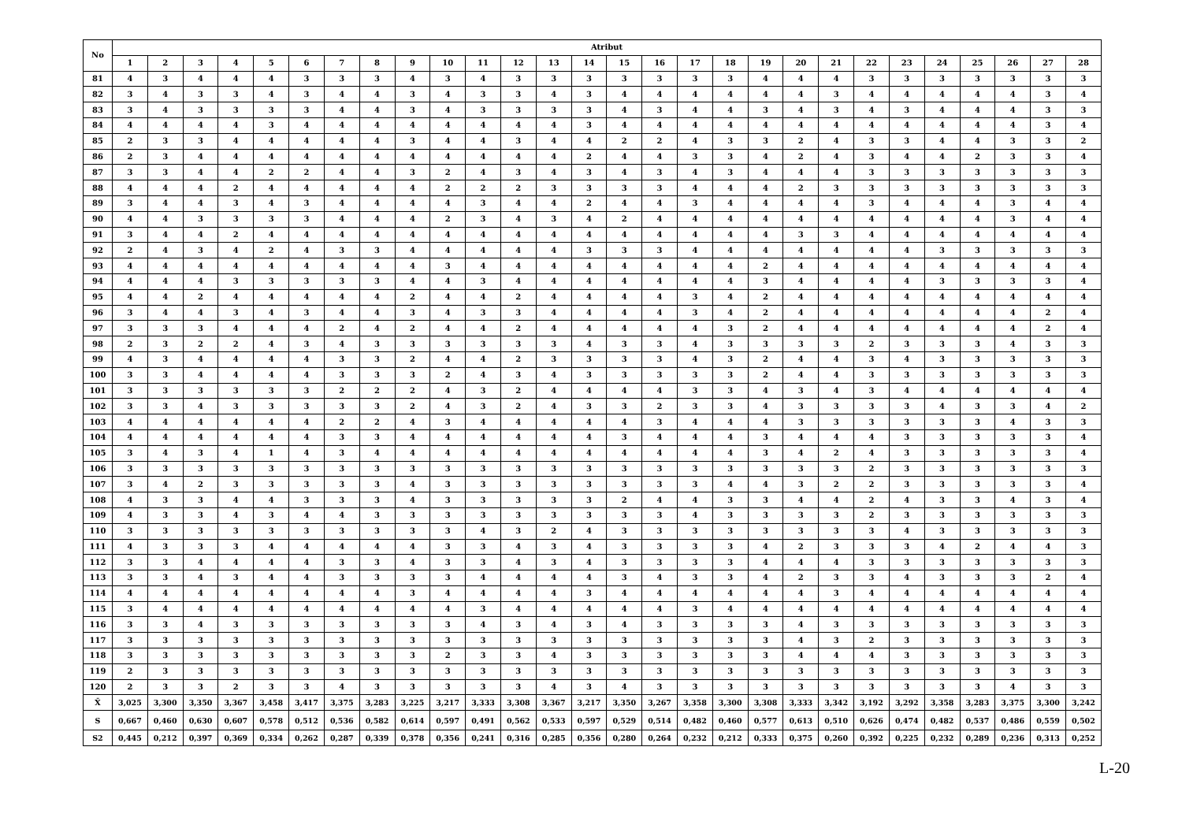| No | Atribut | | | | | | | | | | | | | | | | | | | | | | | | | | | |
| --- | --- | --- | --- | --- | --- | --- | --- | --- | --- | --- | --- | --- | --- | --- | --- | --- | --- | --- | --- | --- | --- | --- | --- | --- | --- | --- | --- | --- |
| | 1 | 2 | 3 | 4 | 5 | 6 | 7 | 8 | 9 | 10 | 11 | 12 | 13 | 14 | 15 | 16 | 17 | 18 | 19 | 20 | 21 | 22 | 23 | 24 | 25 | 26 | 27 | 28 |
| 81 | 4 | 3 | 4 | 4 | 4 | 3 | 3 | 3 | 4 | 3 | 4 | 3 | 3 | 3 | 3 | 3 | 3 | 3 | 4 | 4 | 4 | 3 | 3 | 3 | 3 | 3 | 3 | 3 |
| 82 | 3 | 4 | 3 | 3 | 4 | 3 | 4 | 4 | 3 | 4 | 3 | 3 | 4 | 3 | 4 | 4 | 4 | 4 | 4 | 4 | 3 | 4 | 4 | 4 | 4 | 4 | 3 | 4 |
| 83 | 3 | 4 | 3 | 3 | 3 | 3 | 4 | 4 | 3 | 4 | 3 | 3 | 3 | 3 | 4 | 3 | 4 | 4 | 3 | 4 | 3 | 4 | 3 | 4 | 4 | 4 | 3 | 3 |
| 84 | 4 | 4 | 4 | 4 | 3 | 4 | 4 | 4 | 4 | 4 | 4 | 4 | 4 | 3 | 4 | 4 | 4 | 4 | 4 | 4 | 4 | 4 | 4 | 4 | 4 | 4 | 3 | 4 |
| 85 | 2 | 3 | 3 | 4 | 4 | 4 | 4 | 4 | 3 | 4 | 4 | 3 | 4 | 4 | 2 | 2 | 4 | 3 | 3 | 2 | 4 | 3 | 3 | 4 | 4 | 3 | 3 | 2 |
| 86 | 2 | 3 | 4 | 4 | 4 | 4 | 4 | 4 | 4 | 4 | 4 | 4 | 4 | 2 | 4 | 4 | 3 | 3 | 4 | 2 | 4 | 3 | 4 | 4 | 2 | 3 | 3 | 4 |
| 87 | 3 | 3 | 4 | 4 | 2 | 2 | 4 | 4 | 3 | 2 | 4 | 3 | 4 | 3 | 4 | 3 | 4 | 3 | 4 | 4 | 4 | 3 | 3 | 3 | 3 | 3 | 3 | 3 |
| 88 | 4 | 4 | 4 | 2 | 4 | 4 | 4 | 4 | 4 | 2 | 2 | 2 | 3 | 3 | 3 | 3 | 4 | 4 | 4 | 2 | 3 | 3 | 3 | 3 | 3 | 3 | 3 | 3 |
| 89 | 3 | 4 | 4 | 3 | 4 | 3 | 4 | 4 | 4 | 4 | 3 | 4 | 4 | 2 | 4 | 4 | 3 | 4 | 4 | 4 | 4 | 3 | 4 | 4 | 4 | 3 | 4 | 4 |
| 90 | 4 | 4 | 3 | 3 | 3 | 3 | 4 | 4 | 4 | 2 | 3 | 4 | 3 | 4 | 2 | 4 | 4 | 4 | 4 | 4 | 4 | 4 | 4 | 4 | 4 | 3 | 4 | 4 |
| 91 | 3 | 4 | 4 | 2 | 4 | 4 | 4 | 4 | 4 | 4 | 4 | 4 | 4 | 4 | 4 | 4 | 4 | 4 | 4 | 3 | 3 | 4 | 4 | 4 | 4 | 4 | 4 | 4 |
| 92 | 2 | 4 | 3 | 4 | 2 | 4 | 3 | 3 | 4 | 4 | 4 | 4 | 4 | 3 | 3 | 3 | 4 | 4 | 4 | 4 | 4 | 4 | 4 | 3 | 3 | 3 | 3 | 3 |
| 93 | 4 | 4 | 4 | 4 | 4 | 4 | 4 | 4 | 4 | 3 | 4 | 4 | 4 | 4 | 4 | 4 | 4 | 4 | 2 | 4 | 4 | 4 | 4 | 4 | 4 | 4 | 4 | 4 |
| 94 | 4 | 4 | 4 | 3 | 3 | 3 | 3 | 3 | 4 | 4 | 3 | 4 | 4 | 4 | 4 | 4 | 4 | 4 | 3 | 4 | 4 | 4 | 4 | 3 | 3 | 3 | 3 | 4 |
| 95 | 4 | 4 | 2 | 4 | 4 | 4 | 4 | 4 | 2 | 4 | 4 | 2 | 4 | 4 | 4 | 4 | 3 | 4 | 2 | 4 | 4 | 4 | 4 | 4 | 4 | 4 | 4 | 4 |
| 96 | 3 | 4 | 4 | 3 | 4 | 3 | 4 | 4 | 3 | 4 | 3 | 3 | 4 | 4 | 4 | 4 | 3 | 4 | 2 | 4 | 4 | 4 | 4 | 4 | 4 | 4 | 2 | 4 |
| 97 | 3 | 3 | 3 | 4 | 4 | 4 | 2 | 4 | 2 | 4 | 4 | 2 | 4 | 4 | 4 | 4 | 4 | 3 | 2 | 4 | 4 | 4 | 4 | 4 | 4 | 4 | 2 | 4 |
| 98 | 2 | 3 | 2 | 2 | 4 | 3 | 4 | 3 | 3 | 3 | 3 | 3 | 3 | 4 | 3 | 3 | 4 | 3 | 3 | 3 | 3 | 2 | 3 | 3 | 3 | 4 | 3 | 3 |
| 99 | 4 | 3 | 4 | 4 | 4 | 4 | 3 | 3 | 2 | 4 | 4 | 2 | 3 | 3 | 3 | 3 | 4 | 3 | 2 | 4 | 4 | 3 | 4 | 3 | 3 | 3 | 3 | 3 |
| 100 | 3 | 3 | 4 | 4 | 4 | 4 | 3 | 3 | 3 | 2 | 4 | 3 | 4 | 3 | 3 | 3 | 3 | 3 | 2 | 4 | 4 | 3 | 3 | 3 | 3 | 3 | 3 | 3 |
| 101 | 3 | 3 | 3 | 3 | 3 | 3 | 2 | 2 | 2 | 4 | 3 | 2 | 4 | 4 | 4 | 4 | 3 | 3 | 4 | 3 | 4 | 3 | 4 | 4 | 4 | 4 | 4 | 4 |
| 102 | 3 | 3 | 4 | 3 | 3 | 3 | 3 | 3 | 2 | 4 | 3 | 2 | 4 | 3 | 3 | 2 | 3 | 3 | 4 | 3 | 3 | 3 | 3 | 4 | 3 | 3 | 4 | 2 |
| 103 | 4 | 4 | 4 | 4 | 4 | 4 | 2 | 2 | 4 | 3 | 4 | 4 | 4 | 4 | 4 | 3 | 4 | 4 | 4 | 3 | 3 | 3 | 3 | 3 | 3 | 4 | 3 | 3 |
| 104 | 4 | 4 | 4 | 4 | 4 | 4 | 3 | 3 | 4 | 4 | 4 | 4 | 4 | 4 | 3 | 4 | 4 | 4 | 3 | 4 | 4 | 4 | 3 | 3 | 3 | 3 | 3 | 4 |
| 105 | 3 | 4 | 3 | 4 | 1 | 4 | 3 | 4 | 4 | 4 | 4 | 4 | 4 | 4 | 4 | 4 | 4 | 4 | 3 | 4 | 2 | 4 | 3 | 3 | 3 | 3 | 3 | 4 |
| 106 | 3 | 3 | 3 | 3 | 3 | 3 | 3 | 3 | 3 | 3 | 3 | 3 | 3 | 3 | 3 | 3 | 3 | 3 | 3 | 3 | 3 | 2 | 3 | 3 | 3 | 3 | 3 | 3 |
| 107 | 3 | 4 | 2 | 3 | 3 | 3 | 3 | 3 | 4 | 3 | 3 | 3 | 3 | 3 | 3 | 3 | 3 | 4 | 4 | 3 | 2 | 2 | 3 | 3 | 3 | 3 | 3 | 4 |
| 108 | 4 | 3 | 3 | 4 | 4 | 3 | 3 | 3 | 4 | 3 | 3 | 3 | 3 | 3 | 2 | 4 | 4 | 3 | 3 | 4 | 4 | 2 | 4 | 3 | 3 | 4 | 3 | 4 |
| 109 | 4 | 3 | 3 | 4 | 3 | 4 | 4 | 3 | 3 | 3 | 3 | 3 | 3 | 3 | 3 | 3 | 4 | 3 | 3 | 3 | 3 | 2 | 3 | 3 | 3 | 3 | 3 | 3 |
| 110 | 3 | 3 | 3 | 3 | 3 | 3 | 3 | 3 | 3 | 3 | 4 | 3 | 2 | 4 | 3 | 3 | 3 | 3 | 3 | 3 | 3 | 3 | 4 | 3 | 3 | 3 | 3 | 3 |
| 111 | 4 | 3 | 3 | 3 | 4 | 4 | 4 | 4 | 4 | 3 | 3 | 4 | 3 | 4 | 3 | 3 | 3 | 3 | 4 | 2 | 3 | 3 | 3 | 4 | 2 | 4 | 4 | 3 |
| 112 | 3 | 3 | 4 | 4 | 4 | 4 | 3 | 3 | 4 | 3 | 3 | 4 | 3 | 4 | 3 | 3 | 3 | 3 | 4 | 4 | 4 | 3 | 3 | 3 | 3 | 3 | 3 | 3 |
| 113 | 3 | 3 | 4 | 3 | 4 | 4 | 3 | 3 | 3 | 3 | 4 | 4 | 4 | 4 | 3 | 4 | 3 | 3 | 4 | 2 | 3 | 3 | 4 | 3 | 3 | 3 | 2 | 4 |
| 114 | 4 | 4 | 4 | 4 | 4 | 4 | 4 | 4 | 3 | 4 | 4 | 4 | 4 | 3 | 4 | 4 | 4 | 4 | 4 | 4 | 3 | 4 | 4 | 4 | 4 | 4 | 4 | 4 |
| 115 | 3 | 4 | 4 | 4 | 4 | 4 | 4 | 4 | 4 | 4 | 3 | 4 | 4 | 4 | 4 | 4 | 3 | 4 | 4 | 4 | 4 | 4 | 4 | 4 | 4 | 4 | 4 | 4 |
| 116 | 3 | 3 | 4 | 3 | 3 | 3 | 3 | 3 | 3 | 3 | 4 | 3 | 4 | 3 | 4 | 3 | 3 | 3 | 3 | 4 | 3 | 3 | 3 | 3 | 3 | 3 | 3 | 3 |
| 117 | 3 | 3 | 3 | 3 | 3 | 3 | 3 | 3 | 3 | 3 | 3 | 3 | 3 | 3 | 3 | 3 | 3 | 3 | 3 | 4 | 3 | 2 | 3 | 3 | 3 | 3 | 3 | 3 |
| 118 | 3 | 3 | 3 | 3 | 3 | 3 | 3 | 3 | 3 | 2 | 3 | 3 | 4 | 3 | 3 | 3 | 3 | 3 | 3 | 4 | 4 | 4 | 3 | 3 | 3 | 3 | 3 | 3 |
| 119 | 2 | 3 | 3 | 3 | 3 | 3 | 3 | 3 | 3 | 3 | 3 | 3 | 3 | 3 | 3 | 3 | 3 | 3 | 3 | 3 | 3 | 3 | 3 | 3 | 3 | 3 | 3 | 3 |
| 120 | 2 | 3 | 3 | 2 | 3 | 3 | 4 | 3 | 3 | 3 | 3 | 3 | 4 | 3 | 4 | 3 | 3 | 3 | 3 | 3 | 3 | 3 | 3 | 3 | 3 | 4 | 3 | 3 |
| X̄ | 3,025 | 3,300 | 3,350 | 3,367 | 3,458 | 3,417 | 3,375 | 3,283 | 3,225 | 3,217 | 3,333 | 3,308 | 3,367 | 3,217 | 3,350 | 3,267 | 3,358 | 3,300 | 3,308 | 3,333 | 3,342 | 3,192 | 3,292 | 3,358 | 3,283 | 3,375 | 3,300 | 3,242 |
| S | 0,667 | 0,460 | 0,630 | 0,607 | 0,578 | 0,512 | 0,536 | 0,582 | 0,614 | 0,597 | 0,491 | 0,562 | 0,533 | 0,597 | 0,529 | 0,514 | 0,482 | 0,460 | 0,577 | 0,613 | 0,510 | 0,626 | 0,474 | 0,482 | 0,537 | 0,486 | 0,559 | 0,502 |
| S2 | 0,445 | 0,212 | 0,397 | 0,369 | 0,334 | 0,262 | 0,287 | 0,339 | 0,378 | 0,356 | 0,241 | 0,316 | 0,285 | 0,356 | 0,280 | 0,264 | 0,232 | 0,212 | 0,333 | 0,375 | 0,260 | 0,392 | 0,225 | 0,232 | 0,289 | 0,236 | 0,313 | 0,252 |
L-20